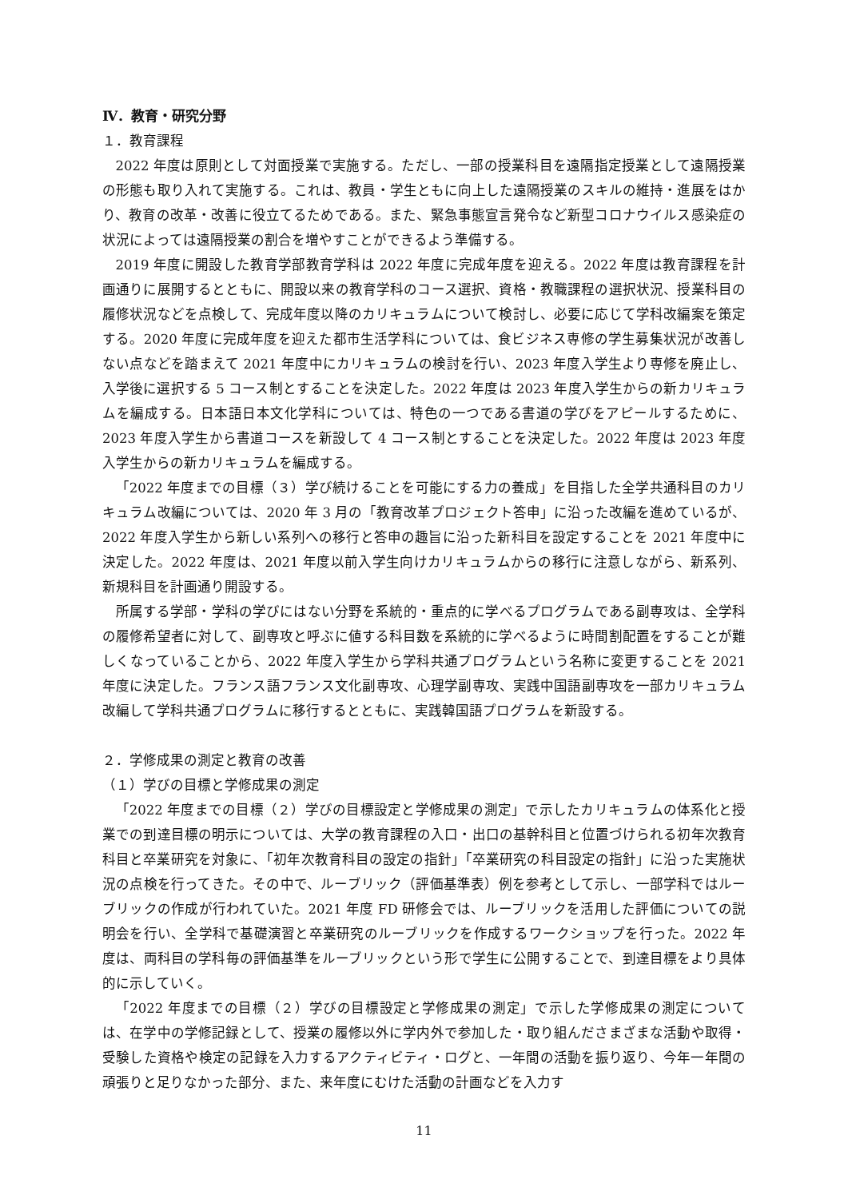Ⅳ．教育・研究分野
１．教育課程
2022 年度は原則として対面授業で実施する。ただし、一部の授業科目を遠隔指定授業として遠隔授業の形態も取り入れて実施する。これは、教員・学生ともに向上した遠隔授業のスキルの維持・進展をはかり、教育の改革・改善に役立てるためである。また、緊急事態宣言発令など新型コロナウイルス感染症の状況によっては遠隔授業の割合を増やすことができるよう準備する。
2019 年度に開設した教育学部教育学科は 2022 年度に完成年度を迎える。2022 年度は教育課程を計画通りに展開するとともに、開設以来の教育学科のコース選択、資格・教職課程の選択状況、授業科目の履修状況などを点検して、完成年度以降のカリキュラムについて検討し、必要に応じて学科改編案を策定する。2020 年度に完成年度を迎えた都市生活学科については、食ビジネス専修の学生募集状況が改善しない点などを踏まえて 2021 年度中にカリキュラムの検討を行い、2023 年度入学生より専修を廃止し、入学後に選択する 5 コース制とすることを決定した。2022 年度は 2023 年度入学生からの新カリキュラムを編成する。日本語日本文化学科については、特色の一つである書道の学びをアピールするために、2023 年度入学生から書道コースを新設して 4 コース制とすることを決定した。2022 年度は 2023 年度入学生からの新カリキュラムを編成する。
「2022 年度までの目標（３）学び続けることを可能にする力の養成」を目指した全学共通科目のカリキュラム改編については、2020 年 3 月の「教育改革プロジェクト答申」に沿った改編を進めているが、2022 年度入学生から新しい系列への移行と答申の趣旨に沿った新科目を設定することを 2021 年度中に決定した。2022 年度は、2021 年度以前入学生向けカリキュラムからの移行に注意しながら、新系列、新規科目を計画通り開設する。
所属する学部・学科の学びにはない分野を系統的・重点的に学べるプログラムである副専攻は、全学科の履修希望者に対して、副専攻と呼ぶに値する科目数を系統的に学べるように時間割配置をすることが難しくなっていることから、2022 年度入学生から学科共通プログラムという名称に変更することを 2021 年度に決定した。フランス語フランス文化副専攻、心理学副専攻、実践中国語副専攻を一部カリキュラム改編して学科共通プログラムに移行するとともに、実践韓国語プログラムを新設する。
２．学修成果の測定と教育の改善
（１）学びの目標と学修成果の測定
「2022 年度までの目標（２）学びの目標設定と学修成果の測定」で示したカリキュラムの体系化と授業での到達目標の明示については、大学の教育課程の入口・出口の基幹科目と位置づけられる初年次教育科目と卒業研究を対象に、「初年次教育科目の設定の指針」「卒業研究の科目設定の指針」に沿った実施状況の点検を行ってきた。その中で、ルーブリック（評価基準表）例を参考として示し、一部学科ではルーブリックの作成が行われていた。2021 年度 FD 研修会では、ルーブリックを活用した評価についての説明会を行い、全学科で基礎演習と卒業研究のルーブリックを作成するワークショップを行った。2022 年度は、両科目の学科毎の評価基準をルーブリックという形で学生に公開することで、到達目標をより具体的に示していく。
「2022 年度までの目標（２）学びの目標設定と学修成果の測定」で示した学修成果の測定については、在学中の学修記録として、授業の履修以外に学内外で参加した・取り組んださまざまな活動や取得・受験した資格や検定の記録を入力するアクティビティ・ログと、一年間の活動を振り返り、今年一年間の頑張りと足りなかった部分、また、来年度にむけた活動の計画などを入力す
11